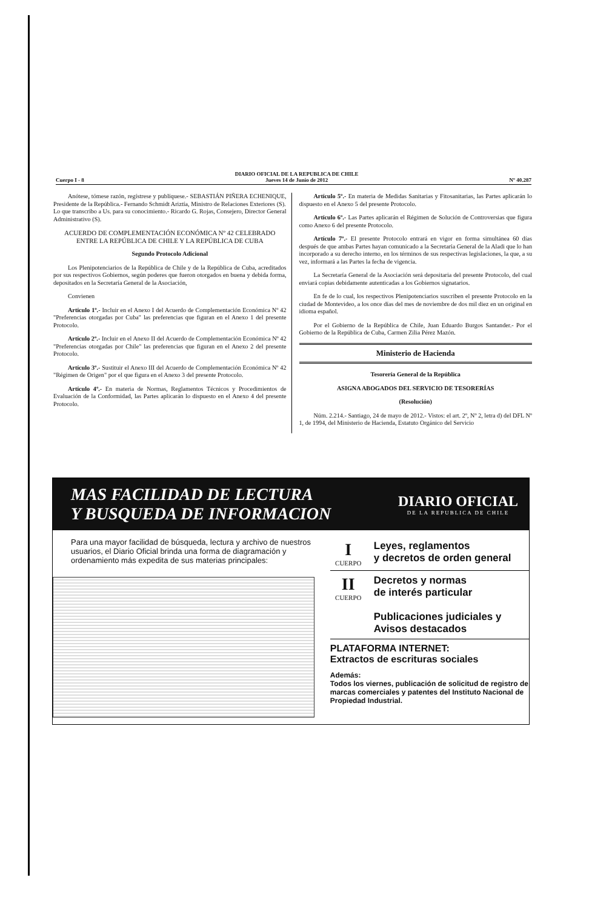Cuerpo I - 8 DIARIO OFICIAL DE LA REPUBLICA DE CHILE
Jueves 14 de Junio de 2012 Nº 40.287
Anótese, tómese razón, regístrese y publíquese.- SEBASTIÁN PIÑERA ECHENIQUE, Presidente de la República.- Fernando Schmidt Ariztía, Ministro de Relaciones Exteriores (S).
Lo que transcribo a Us. para su conocimiento.- Ricardo G. Rojas, Consejero, Director General Administrativo (S).
ACUERDO DE COMPLEMENTACIÓN ECONÓMICA Nº 42 CELEBRADO ENTRE LA REPÚBLICA DE CHILE Y LA REPÚBLICA DE CUBA
Segundo Protocolo Adicional
Los Plenipotenciarios de la República de Chile y de la República de Cuba, acreditados por sus respectivos Gobiernos, según poderes que fueron otorgados en buena y debida forma, depositados en la Secretaría General de la Asociación,
Convienen
Artículo 1º.- Incluir en el Anexo I del Acuerdo de Complementación Económica Nº 42 "Preferencias otorgadas por Cuba" las preferencias que figuran en el Anexo 1 del presente Protocolo.
Artículo 2º.- Incluir en el Anexo II del Acuerdo de Complementación Económica Nº 42 "Preferencias otorgadas por Chile" las preferencias que figuran en el Anexo 2 del presente Protocolo.
Artículo 3º.- Sustituir el Anexo III del Acuerdo de Complementación Económica Nº 42 "Régimen de Origen" por el que figura en el Anexo 3 del presente Protocolo.
Artículo 4º.- En materia de Normas, Reglamentos Técnicos y Procedimientos de Evaluación de la Conformidad, las Partes aplicarán lo dispuesto en el Anexo 4 del presente Protocolo.
Artículo 5º.- En materia de Medidas Sanitarias y Fitosanitarias, las Partes aplicarán lo dispuesto en el Anexo 5 del presente Protocolo.
Artículo 6º.- Las Partes aplicarán el Régimen de Solución de Controversias que figura como Anexo 6 del presente Protocolo.
Artículo 7º.- El presente Protocolo entrará en vigor en forma simultánea 60 días después de que ambas Partes hayan comunicado a la Secretaría General de la Aladi que lo han incorporado a su derecho interno, en los términos de sus respectivas legislaciones, la que, a su vez, informará a las Partes la fecha de vigencia.
La Secretaría General de la Asociación será depositaria del presente Protocolo, del cual enviará copias debidamente autenticadas a los Gobiernos signatarios.
En fe de lo cual, los respectivos Plenipotenciarios suscriben el presente Protocolo en la ciudad de Montevideo, a los once días del mes de noviembre de dos mil diez en un original en idioma español.
Por el Gobierno de la República de Chile, Juan Eduardo Burgos Santander.- Por el Gobierno de la República de Cuba, Carmen Zilia Pérez Mazón.
Ministerio de Hacienda
Tesorería General de la República
ASIGNA ABOGADOS DEL SERVICIO DE TESORERÍAS
(Resolución)
Núm. 2.214.- Santiago, 24 de mayo de 2012.- Vistos: el art. 2º, Nº 2, letra d) del DFL Nº 1, de 1994, del Ministerio de Hacienda, Estatuto Orgánico del Servicio
MAS FACILIDAD DE LECTURA
Y BUSQUEDA DE INFORMACION
DIARIO OFICIAL
DE LA REPUBLICA DE CHILE
Para una mayor facilidad de búsqueda, lectura y archivo de nuestros usuarios, el Diario Oficial brinda una forma de diagramación y ordenamiento más expedita de sus materias principales:
I
CUERPO
Leyes, reglamentos
y decretos de orden general
II
CUERPO
Decretos y normas
de interés particular
Publicaciones judiciales y
Avisos destacados
PLATAFORMA INTERNET:
Extractos de escrituras sociales
Además:
Todos los viernes, publicación de solicitud de registro de marcas comerciales y patentes del Instituto Nacional de Propiedad Industrial.